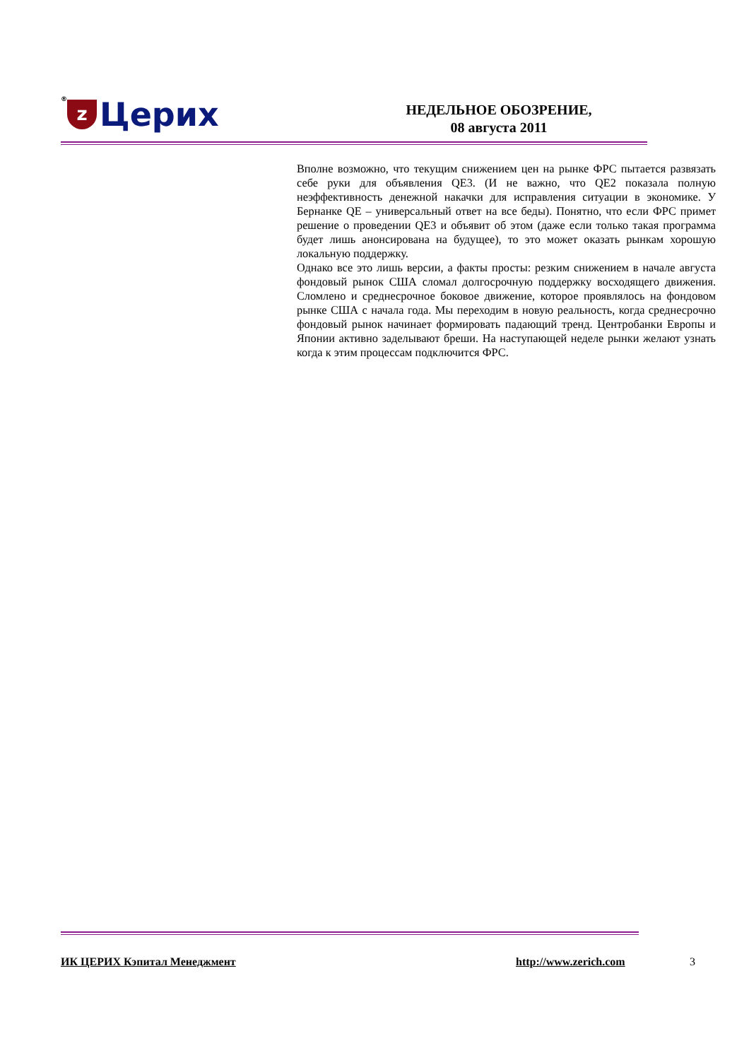® z Церих
НЕДЕЛЬНОЕ ОБОЗРЕНИЕ,
08 августа 2011
Вполне возможно, что текущим снижением цен на рынке ФРС пытается развязать себе руки для объявления QE3. (И не важно, что QE2 показала полную неэффективность денежной накачки для исправления ситуации в экономике. У Бернанке QE – универсальный ответ на все беды). Понятно, что если ФРС примет решение о проведении QE3 и объявит об этом (даже если только такая программа будет лишь анонсирована на будущее), то это может оказать рынкам хорошую локальную поддержку.
Однако все это лишь версии, а факты просты: резким снижением в начале августа фондовый рынок США сломал долгосрочную поддержку восходящего движения. Сломлено и среднесрочное боковое движение, которое проявлялось на фондовом рынке США с начала года. Мы переходим в новую реальность, когда среднесрочно фондовый рынок начинает формировать падающий тренд. Центробанки Европы и Японии активно заделывают бреши. На наступающей неделе рынки желают узнать когда к этим процессам подключится ФРС.
ИК ЦЕРИХ Кэпитал Менеджмент http://www.zerich.com 3